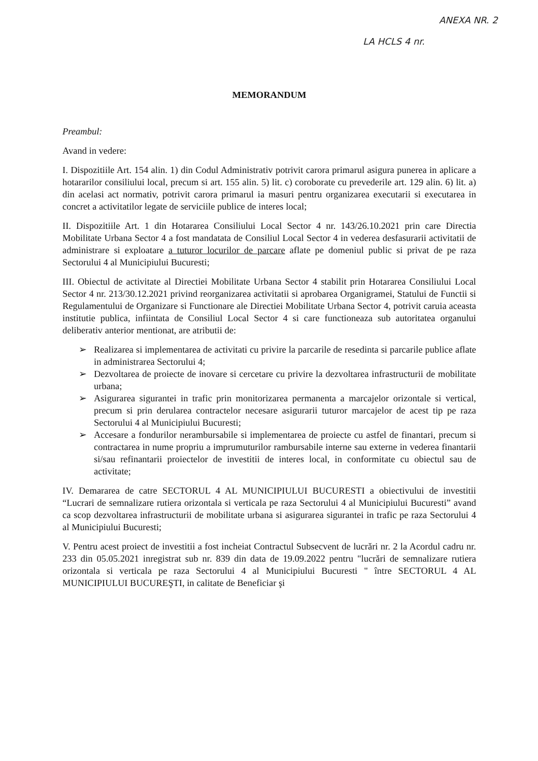ANEXA NR. 2
LA HCLS 4 nr.
MEMORANDUM
Preambul:
Avand in vedere:
I. Dispozitiile Art. 154 alin. 1) din Codul Administrativ potrivit carora primarul asigura punerea in aplicare a hotararilor consiliului local, precum si art. 155 alin. 5) lit. c) coroborate cu prevederile art. 129 alin. 6) lit. a) din acelasi act normativ, potrivit carora primarul ia masuri pentru organizarea executarii si executarea in concret a activitatilor legate de serviciile publice de interes local;
II. Dispozitiile Art. 1 din Hotararea Consiliului Local Sector 4 nr. 143/26.10.2021 prin care Directia Mobilitate Urbana Sector 4 a fost mandatata de Consiliul Local Sector 4 in vederea desfasurarii activitatii de administrare si exploatare a tuturor locurilor de parcare aflate pe domeniul public si privat de pe raza Sectorului 4 al Municipiului Bucuresti;
III. Obiectul de activitate al Directiei Mobilitate Urbana Sector 4 stabilit prin Hotararea Consiliului Local Sector 4 nr. 213/30.12.2021 privind reorganizarea activitatii si aprobarea Organigramei, Statului de Functii si Regulamentului de Organizare si Functionare ale Directiei Mobilitate Urbana Sector 4, potrivit caruia aceasta institutie publica, infiintata de Consiliul Local Sector 4 si care functioneaza sub autoritatea organului deliberativ anterior mentionat, are atributii de:
➢ Realizarea si implementarea de activitati cu privire la parcarile de resedinta si parcarile publice aflate in administrarea Sectorului 4;
➢ Dezvoltarea de proiecte de inovare si cercetare cu privire la dezvoltarea infrastructurii de mobilitate urbana;
➢ Asigurarea sigurantei in trafic prin monitorizarea permanenta a marcajelor orizontale si vertical, precum si prin derularea contractelor necesare asigurarii tuturor marcajelor de acest tip pe raza Sectorului 4 al Municipiului Bucuresti;
➢ Accesare a fondurilor nerambursabile si implementarea de proiecte cu astfel de finantari, precum si contractarea in nume propriu a imprumuturilor rambursabile interne sau externe in vederea finantarii si/sau refinantarii proiectelor de investitii de interes local, in conformitate cu obiectul sau de activitate;
IV. Demararea de catre SECTORUL 4 AL MUNICIPIULUI BUCURESTI a obiectivului de investitii “Lucrari de semnalizare rutiera orizontala si verticala pe raza Sectorului 4 al Municipiului Bucuresti” avand ca scop dezvoltarea infrastructurii de mobilitate urbana si asigurarea sigurantei in trafic pe raza Sectorului 4 al Municipiului Bucuresti;
V. Pentru acest proiect de investitii a fost incheiat Contractul Subsecvent de lucrări nr. 2 la Acordul cadru nr. 233 din 05.05.2021 inregistrat sub nr. 839 din data de 19.09.2022 pentru "lucrări de semnalizare rutiera orizontala si verticala pe raza Sectorului 4 al Municipiului Bucuresti " între SECTORUL 4 AL MUNICIPIULUI BUCUREŞTI, in calitate de Beneficiar şi